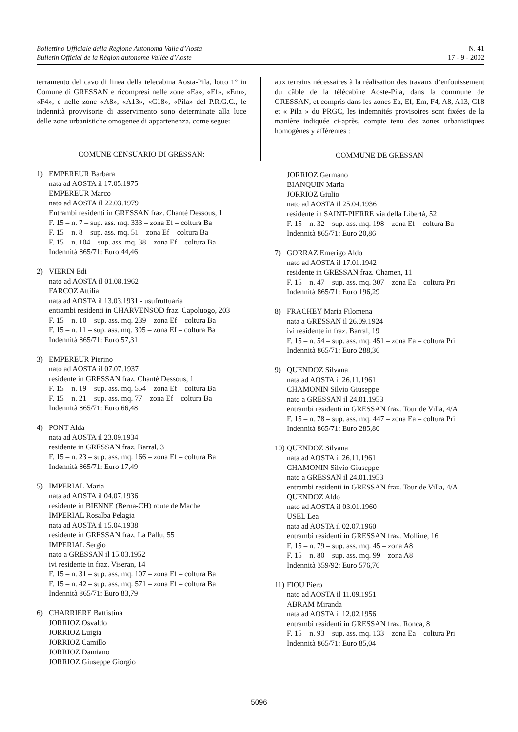Bollettino Ufficiale della Regione Autonoma Valle d’Aosta
Bulletin Officiel de la Région autonome Vallée d’Aoste
N. 41
17 - 9 - 2002
terramento del cavo di linea della telecabina Aosta-Pila, lotto 1° in Comune di GRESSAN e ricompresi nelle zone «Ea», «Ef», «Em», «F4», e nelle zone «A8», «A13», «C18», «Pila» del P.R.G.C., le indennità provvisorie di asservimento sono determinate alla luce delle zone urbanistiche omogenee di appartenenza, come segue:
COMUNE CENSUARIO DI GRESSAN:
1) EMPEREUR Barbara
nata ad AOSTA il 17.05.1975
EMPEREUR Marco
nato ad AOSTA il 22.03.1979
Entrambi residenti in GRESSAN fraz. Chanté Dessous, 1
F. 15 – n. 7 – sup. ass. mq. 333 – zona Ef – coltura Ba
F. 15 – n. 8 – sup. ass. mq. 51 – zona Ef – coltura Ba
F. 15 – n. 104 – sup. ass. mq. 38 – zona Ef – coltura Ba
Indennità 865/71: Euro 44,46
2) VIERIN Edi
nato ad AOSTA il 01.08.1962
FARCOZ Attilia
nata ad AOSTA il 13.03.1931 - usufruttuaria
entrambi residenti in CHARVENSOD fraz. Capoluogo, 203
F. 15 – n. 10 – sup. ass. mq. 239 – zona Ef – coltura Ba
F. 15 – n. 11 – sup. ass. mq. 305 – zona Ef – coltura Ba
Indennità 865/71: Euro 57,31
3) EMPEREUR Pierino
nato ad AOSTA il 07.07.1937
residente in GRESSAN fraz. Chanté Dessous, 1
F. 15 – n. 19 – sup. ass. mq. 554 – zona Ef – coltura Ba
F. 15 – n. 21 – sup. ass. mq. 77 – zona Ef – coltura Ba
Indennità 865/71: Euro 66,48
4) PONT Alda
nata ad AOSTA il 23.09.1934
residente in GRESSAN fraz. Barral, 3
F. 15 – n. 23 – sup. ass. mq. 166 – zona Ef – coltura Ba
Indennità 865/71: Euro 17,49
5) IMPERIAL Maria
nata ad AOSTA il 04.07.1936
residente in BIENNE (Berna-CH) route de Mache
IMPERIAL Rosalba Pelagia
nata ad AOSTA il 15.04.1938
residente in GRESSAN fraz. La Pallu, 55
IMPERIAL Sergio
nato a GRESSAN il 15.03.1952
ivi residente in fraz. Viseran, 14
F. 15 – n. 31 – sup. ass. mq. 107 – zona Ef – coltura Ba
F. 15 – n. 42 – sup. ass. mq. 571 – zona Ef – coltura Ba
Indennità 865/71: Euro 83,79
6) CHARRIERE Battistina
JORRIOZ Osvaldo
JORRIOZ Luigia
JORRIOZ Camillo
JORRIOZ Damiano
JORRIOZ Giuseppe Giorgio
aux terrains nécessaires à la réalisation des travaux d’enfouissement du câble de la télécabine Aoste-Pila, dans la commune de GRESSAN, et compris dans les zones Ea, Ef, Em, F4, A8, A13, C18 et « Pila » du PRGC, les indemnités provisoires sont fixées de la manière indiquée ci-après, compte tenu des zones urbanistiques homogènes y afférentes :
COMMUNE DE GRESSAN
JORRIOZ Germano
BIANQUIN Maria
JORRIOZ Giulio
nato ad AOSTA il 25.04.1936
residente in SAINT-PIERRE via della Libertà, 52
F. 15 – n. 32 – sup. ass. mq. 198 – zona Ef – coltura Ba
Indennità 865/71: Euro 20,86
7) GORRAZ Emerigo Aldo
nato ad AOSTA il 17.01.1942
residente in GRESSAN fraz. Chamen, 11
F. 15 – n. 47 – sup. ass. mq. 307 – zona Ea – coltura Pri
Indennità 865/71: Euro 196,29
8) FRACHEY Maria Filomena
nata a GRESSAN il 26.09.1924
ivi residente in fraz. Barral, 19
F. 15 – n. 54 – sup. ass. mq. 451 – zona Ea – coltura Pri
Indennità 865/71: Euro 288,36
9) QUENDOZ Silvana
nata ad AOSTA il 26.11.1961
CHAMONIN Silvio Giuseppe
nato a GRESSAN il 24.01.1953
entrambi residenti in GRESSAN fraz. Tour de Villa, 4/A
F. 15 – n. 78 – sup. ass. mq. 447 – zona Ea – coltura Pri
Indennità 865/71: Euro 285,80
10)
QUENDOZ Silvana
nata ad AOSTA il 26.11.1961
CHAMONIN Silvio Giuseppe
nato a GRESSAN il 24.01.1953
entrambi residenti in GRESSAN fraz. Tour de Villa, 4/A
QUENDOZ Aldo
nato ad AOSTA il 03.01.1960
USEL Lea
nata ad AOSTA il 02.07.1960
entrambi residenti in GRESSAN fraz. Molline, 16
F. 15 – n. 79 – sup. ass. mq. 45 – zona A8
F. 15 – n. 80 – sup. ass. mq. 99 – zona A8
Indennità 359/92: Euro 576,76
11)
FIOU Piero
nato ad AOSTA il 11.09.1951
ABRAM Miranda
nata ad AOSTA il 12.02.1956
entrambi residenti in GRESSAN fraz. Ronca, 8
F. 15 – n. 93 – sup. ass. mq. 133 – zona Ea – coltura Pri
Indennità 865/71: Euro 85,04
5096